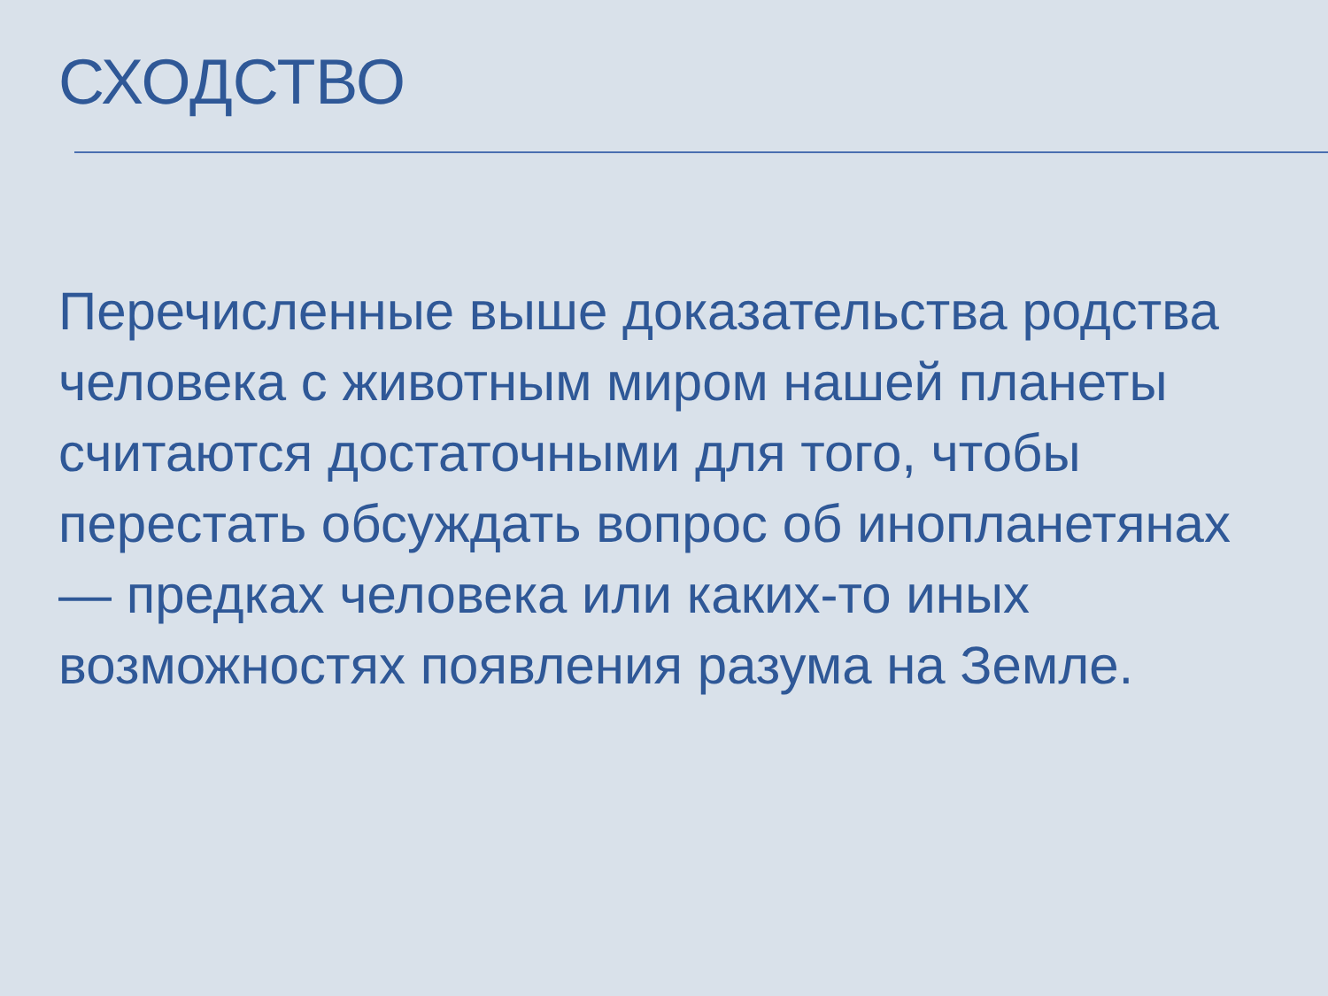СХОДСТВО
Перечисленные выше доказательства родства человека с животным миром нашей планеты считаются достаточными для того, чтобы перестать обсуждать вопрос об инопланетянах — предках человека или каких-то иных возможностях появления разума на Земле.